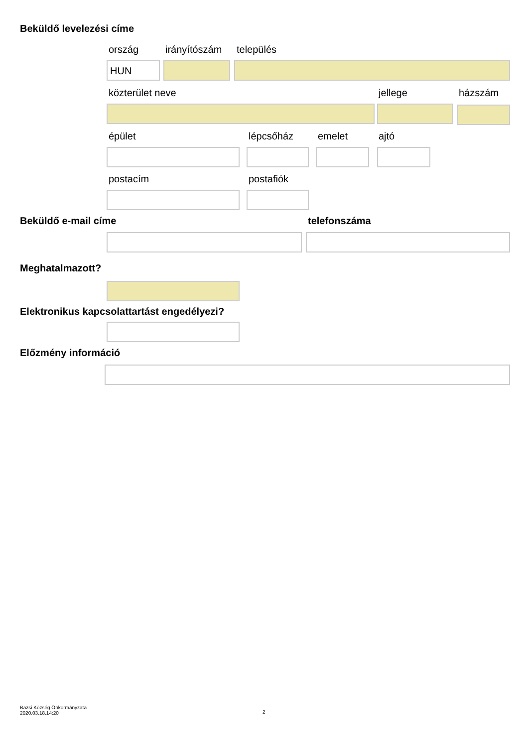Beküldő levelezési címe
ország irányítószám település
HUN
közterület neve jellege házszám
épület lépcsőház emelet ajtó
postacím postafiók
Beküldő e-mail címe telefonszáma
Meghatalmazott?
Elektronikus kapcsolattartást engedélyezi?
Előzmény információ
Bazsi Község Önkormányzata
2020.03.18.14:20
2